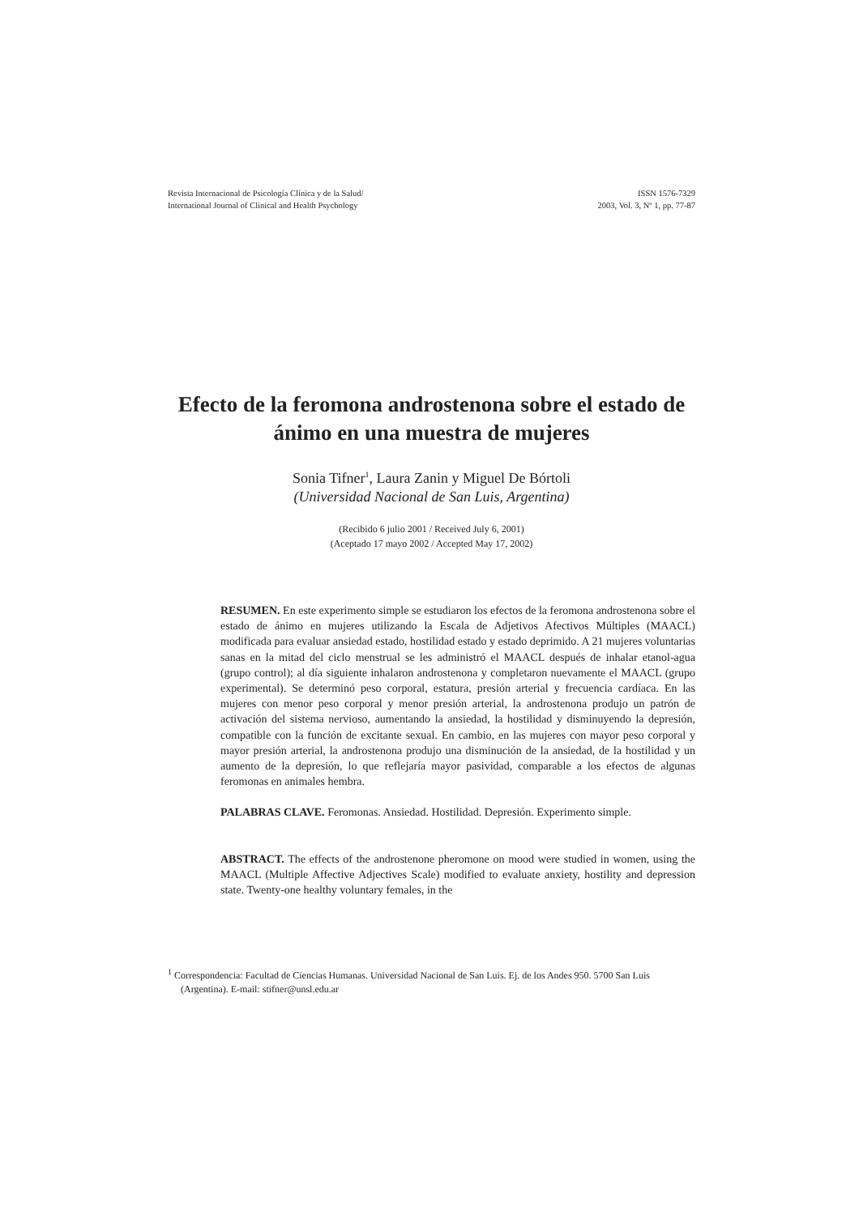Revista Internacional de Psicología Clínica y de la Salud/
International Journal of Clinical and Health Psychology
ISSN 1576-7329
2003, Vol. 3, Nº 1, pp. 77-87
Efecto de la feromona androstenona sobre el estado de ánimo en una muestra de mujeres
Sonia Tifner<sup>1</sup>, Laura Zanin y Miguel De Bórtoli
(Universidad Nacional de San Luis, Argentina)
(Recibido 6 julio 2001 / Received July 6, 2001)
(Aceptado 17 mayo 2002 / Accepted May 17, 2002)
RESUMEN. En este experimento simple se estudiaron los efectos de la feromona androstenona sobre el estado de ánimo en mujeres utilizando la Escala de Adjetivos Afectivos Múltiples (MAACL) modificada para evaluar ansiedad estado, hostilidad estado y estado deprimido. A 21 mujeres voluntarias sanas en la mitad del ciclo menstrual se les administró el MAACL después de inhalar etanol-agua (grupo control); al día siguiente inhalaron androstenona y completaron nuevamente el MAACL (grupo experimental). Se determinó peso corporal, estatura, presión arterial y frecuencia cardíaca. En las mujeres con menor peso corporal y menor presión arterial, la androstenona produjo un patrón de activación del sistema nervioso, aumentando la ansiedad, la hostilidad y disminuyendo la depresión, compatible con la función de excitante sexual. En cambio, en las mujeres con mayor peso corporal y mayor presión arterial, la androstenona produjo una disminución de la ansiedad, de la hostilidad y un aumento de la depresión, lo que reflejaría mayor pasividad, comparable a los efectos de algunas feromonas en animales hembra.
PALABRAS CLAVE. Feromonas. Ansiedad. Hostilidad. Depresión. Experimento simple.
ABSTRACT. The effects of the androstenone pheromone on mood were studied in women, using the MAACL (Multiple Affective Adjectives Scale) modified to evaluate anxiety, hostility and depression state. Twenty-one healthy voluntary females, in the
<sup>1</sup> Correspondencia: Facultad de Ciencias Humanas. Universidad Nacional de San Luis. Ej. de los Andes 950. 5700 San Luis (Argentina). E-mail: stifner@unsl.edu.ar